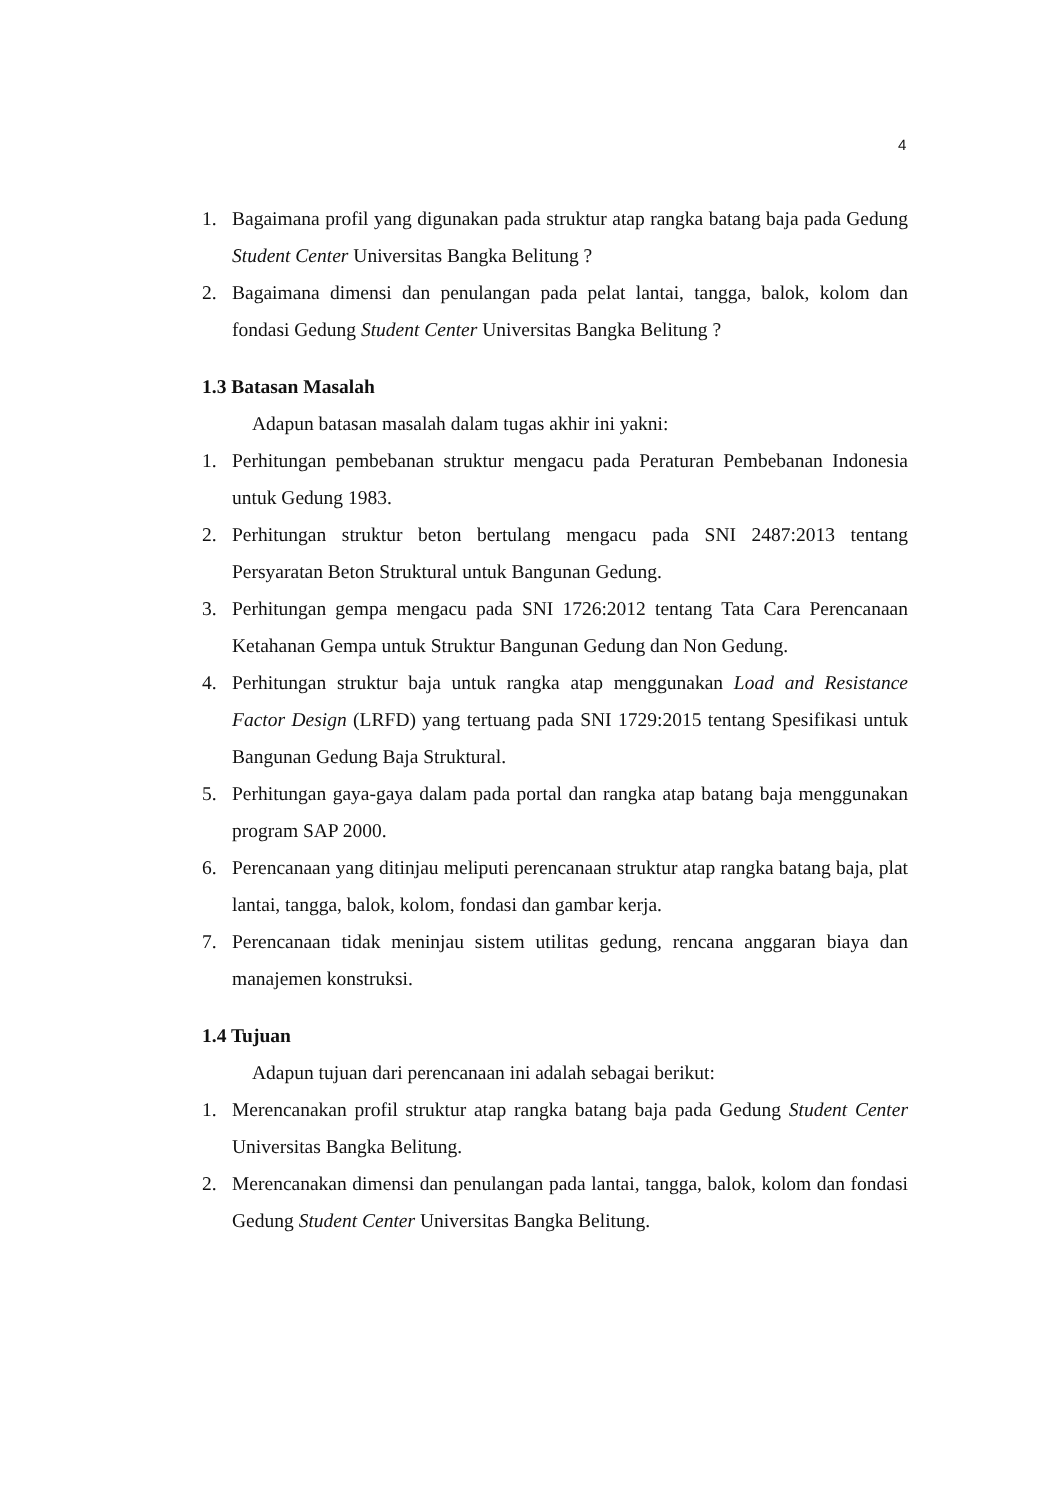4
1. Bagaimana profil yang digunakan pada struktur atap rangka batang baja pada Gedung Student Center Universitas Bangka Belitung ?
2. Bagaimana dimensi dan penulangan pada pelat lantai, tangga, balok, kolom dan fondasi Gedung Student Center Universitas Bangka Belitung ?
1.3 Batasan Masalah
Adapun batasan masalah dalam tugas akhir ini yakni:
1. Perhitungan pembebanan struktur mengacu pada Peraturan Pembebanan Indonesia untuk Gedung 1983.
2. Perhitungan struktur beton bertulang mengacu pada SNI 2487:2013 tentang Persyaratan Beton Struktural untuk Bangunan Gedung.
3. Perhitungan gempa mengacu pada SNI 1726:2012 tentang Tata Cara Perencanaan Ketahanan Gempa untuk Struktur Bangunan Gedung dan Non Gedung.
4. Perhitungan struktur baja untuk rangka atap menggunakan Load and Resistance Factor Design (LRFD) yang tertuang pada SNI 1729:2015 tentang Spesifikasi untuk Bangunan Gedung Baja Struktural.
5. Perhitungan gaya-gaya dalam pada portal dan rangka atap batang baja menggunakan program SAP 2000.
6. Perencanaan yang ditinjau meliputi perencanaan struktur atap rangka batang baja, plat lantai, tangga, balok, kolom, fondasi dan gambar kerja.
7. Perencanaan tidak meninjau sistem utilitas gedung, rencana anggaran biaya dan manajemen konstruksi.
1.4 Tujuan
Adapun tujuan dari perencanaan ini adalah sebagai berikut:
1. Merencanakan profil struktur atap rangka batang baja pada Gedung Student Center Universitas Bangka Belitung.
2. Merencanakan dimensi dan penulangan pada lantai, tangga, balok, kolom dan fondasi Gedung Student Center Universitas Bangka Belitung.